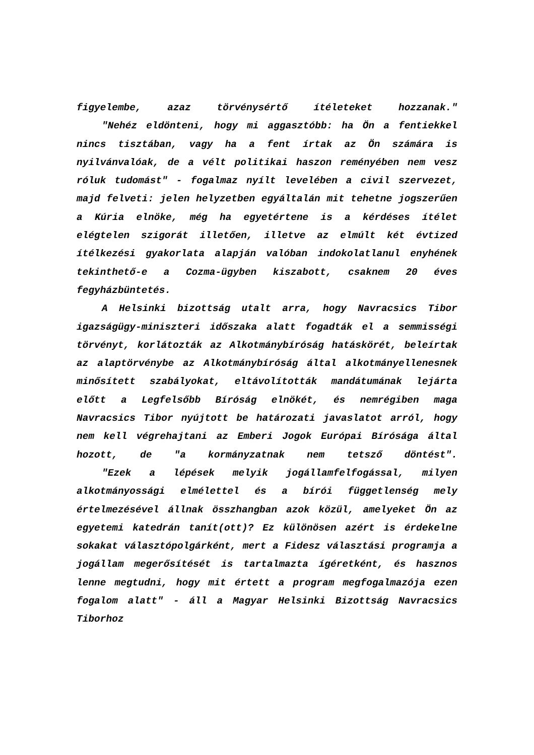figyelembe, azaz törvénysértő ítéleteket hozzanak."
"Nehéz eldönteni, hogy mi aggasztóbb: ha Ön a fentiekkel nincs tisztában, vagy ha a fent írtak az Ön számára is nyilvánvalóak, de a vélt politikai haszon reményében nem vesz róluk tudomást" - fogalmaz nyílt levelében a civil szervezet, majd felveti: jelen helyzetben egyáltalán mit tehetne jogszerűen a Kúria elnöke, még ha egyetértene is a kérdéses ítélet elégtelen szigorát illetően, illetve az elmúlt két évtized ítélkezési gyakorlata alapján valóban indokolatlanul enyhének tekinthető-e a Cozma-ügyben kiszabott, csaknem 20 éves fegyházbüntetés.
A Helsinki bizottság utalt arra, hogy Navracsics Tibor igazságügy-miniszteri időszaka alatt fogadták el a semmisségi törvényt, korlátozták az Alkotmánybíróság hatáskörét, beleírtak az alaptörvénybe az Alkotmánybíróság által alkotmányellenesnek minősített szabályokat, eltávolították mandátumának lejárta előtt a Legfelsőbb Bíróság elnökét, és nemrégiben maga Navracsics Tibor nyújtott be határozati javaslatot arról, hogy nem kell végrehajtani az Emberi Jogok Európai Bírósága által hozott, de "a kormányzatnak nem tetsző döntést".
"Ezek a lépések melyik jogállamfelfogással, milyen alkotmányossági elmélettel és a bírói függetlenség mely értelmezésével állnak összhangban azok közül, amelyeket Ön az egyetemi katedrán tanít(ott)? Ez különösen azért is érdekelne sokakat választópolgárként, mert a Fidesz választási programja a jogállam megerősítését is tartalmazta ígéretként, és hasznos lenne megtudni, hogy mit értett a program megfogalmazója ezen fogalom alatt" - áll a Magyar Helsinki Bizottság Navracsics Tiborhoz